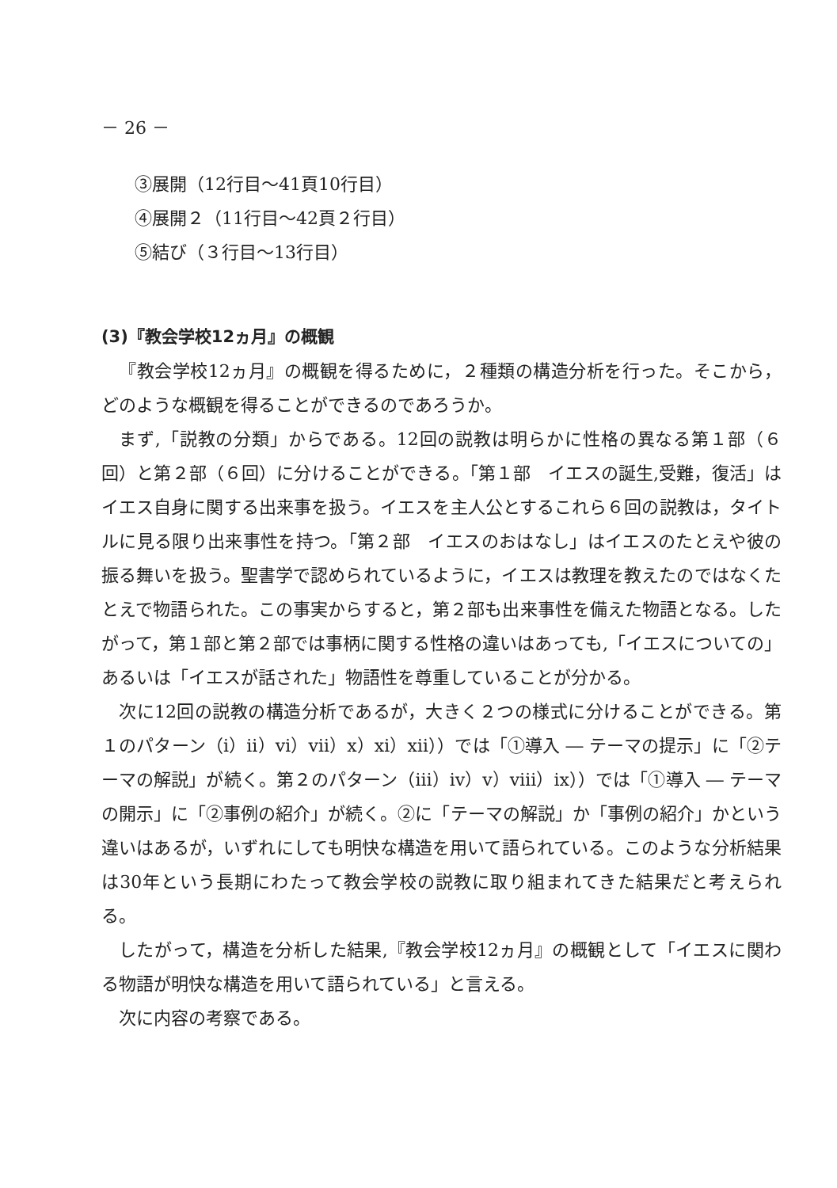－ 26 －
③展開（12行目～41頁10行目）
④展開２（11行目～42頁２行目）
⑤結び（３行目～13行目）
(3)『教会学校12ヵ月』の概観
『教会学校12ヵ月』の概観を得るために，２種類の構造分析を行った。そこから，どのような概観を得ることができるのであろうか。
まず,「説教の分類」からである。12回の説教は明らかに性格の異なる第１部（６回）と第２部（６回）に分けることができる。「第１部　イエスの誕生,受難，復活」はイエス自身に関する出来事を扱う。イエスを主人公とするこれら６回の説教は，タイトルに見る限り出来事性を持つ。「第２部　イエスのおはなし」はイエスのたとえや彼の振る舞いを扱う。聖書学で認められているように，イエスは教理を教えたのではなくたとえで物語られた。この事実からすると，第２部も出来事性を備えた物語となる。したがって，第１部と第２部では事柄に関する性格の違いはあっても,「イエスについての」あるいは「イエスが話された」物語性を尊重していることが分かる。
次に12回の説教の構造分析であるが，大きく２つの様式に分けることができる。第１のパターン（ⅰ）ⅱ）ⅵ）ⅶ）ⅹ）ⅺ）ⅻ））では「①導入 ― テーマの提示」に「②テーマの解説」が続く。第２のパターン（ⅲ）ⅳ）ⅴ）ⅷ）ⅸ））では「①導入 ― テーマの開示」に「②事例の紹介」が続く。②に「テーマの解説」か「事例の紹介」かという違いはあるが，いずれにしても明快な構造を用いて語られている。このような分析結果は30年という長期にわたって教会学校の説教に取り組まれてきた結果だと考えられる。
したがって，構造を分析した結果,『教会学校12ヵ月』の概観として「イエスに関わる物語が明快な構造を用いて語られている」と言える。
次に内容の考察である。